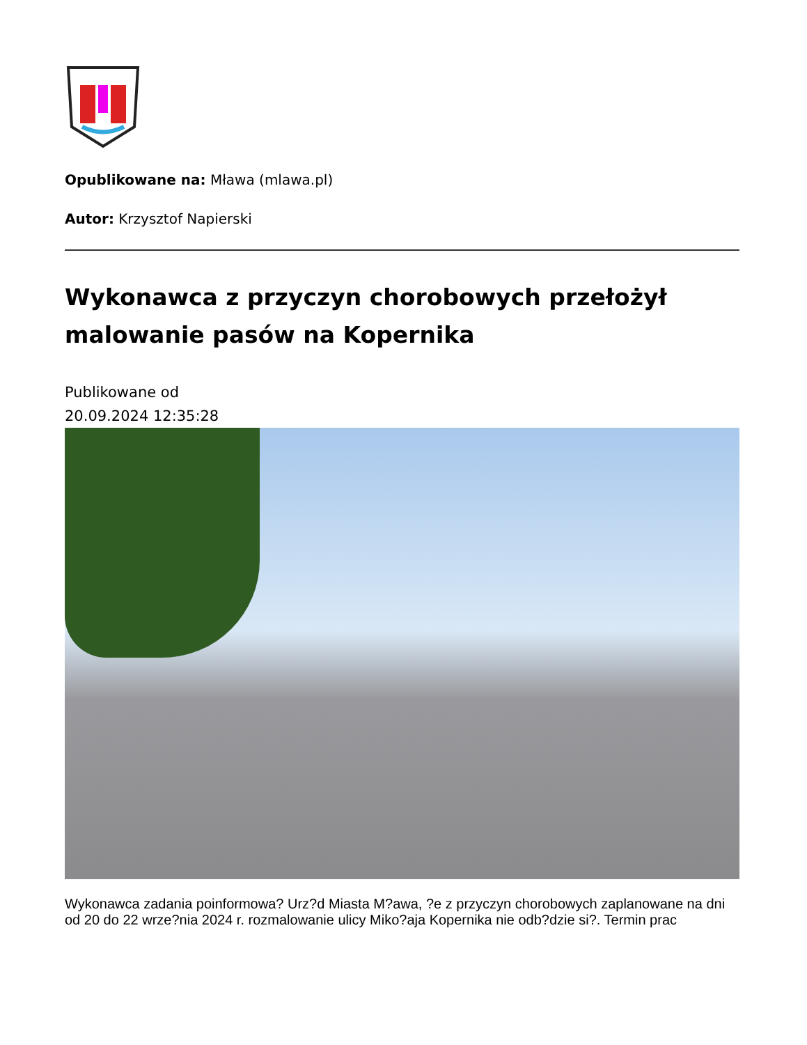Opublikowane na: Mława (mlawa.pl)
Autor: Krzysztof Napierski
Wykonawca z przyczyn chorobowych przełożył malowanie pasów na Kopernika
Publikowane od
20.09.2024 12:35:28
Wykonawca zadania poinformowa? Urz?d Miasta M?awa, ?e z przyczyn chorobowych zaplanowane na dni od 20 do 22 wrze?nia 2024 r. rozmalowanie ulicy Miko?aja Kopernika nie odb?dzie si?. Termin prac